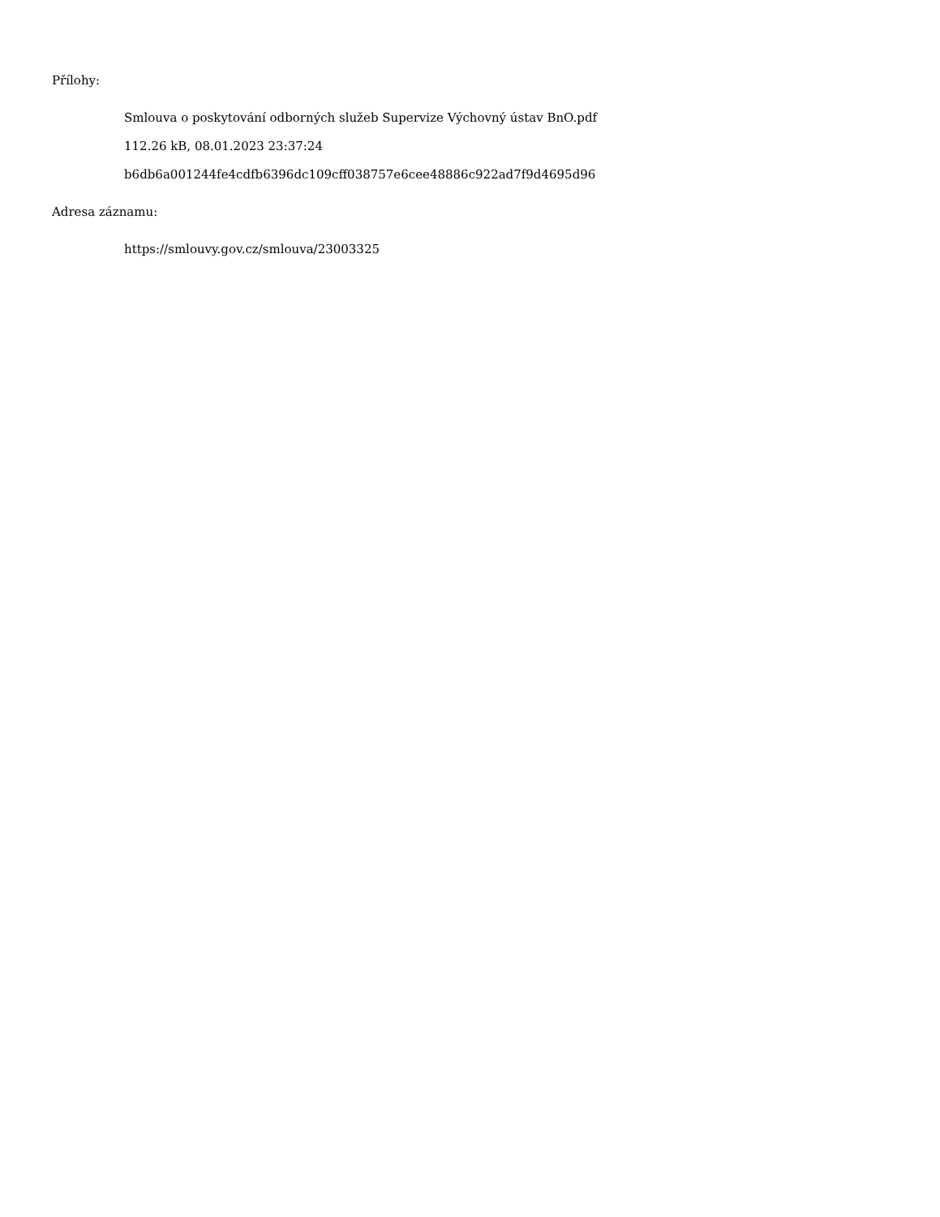Přílohy:
Smlouva o poskytování odborných služeb Supervize Výchovný ústav BnO.pdf
112.26 kB, 08.01.2023 23:37:24
b6db6a001244fe4cdfb6396dc109cff038757e6cee48886c922ad7f9d4695d96
Adresa záznamu:
https://smlouvy.gov.cz/smlouva/23003325